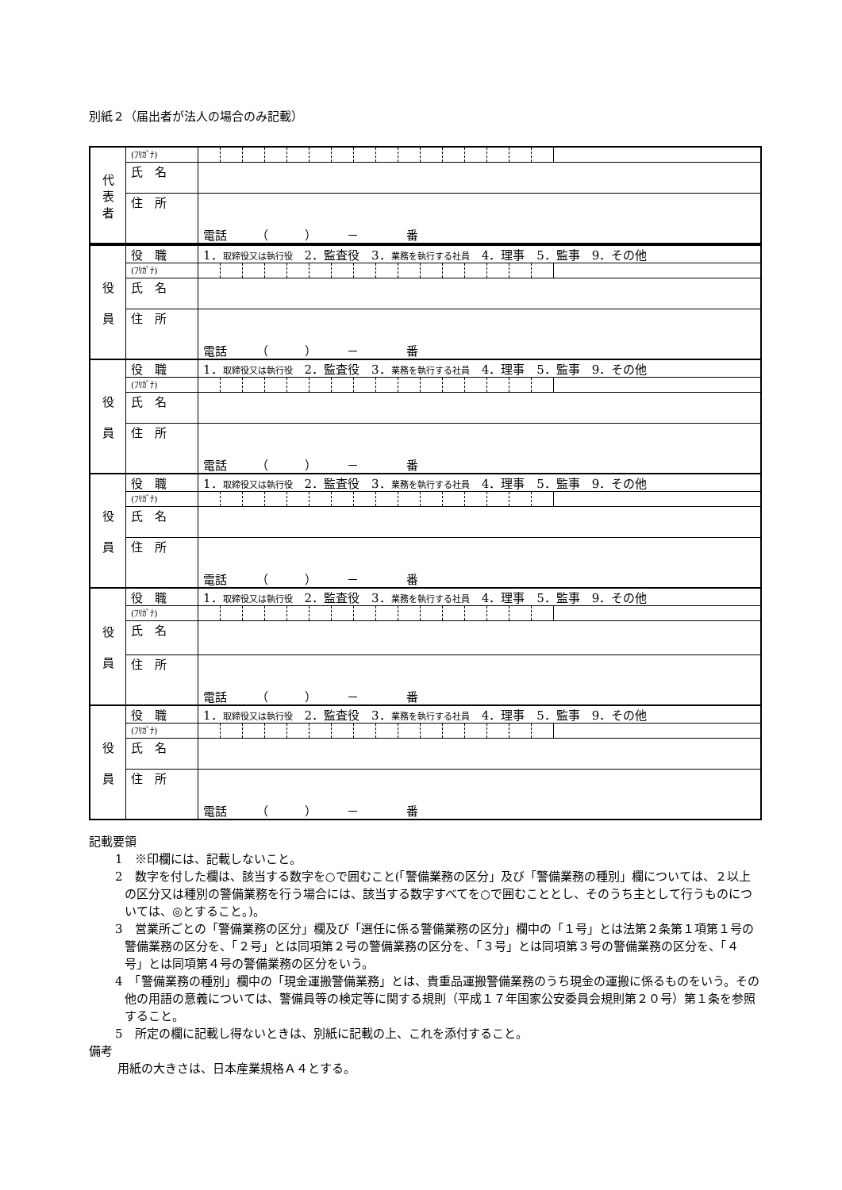別紙２（届出者が法人の場合のみ記載）
| 代 表 者 | (ﾌﾘｶﾞﾅ) | |
| | 氏 名 | |
| | 住 所 | 電話 （ ） － 番 |
| 役 員 | 役 職 | 1． 取締役又は執行役 2．監査役 3． 業務を執行する社員 4．理事 5．監事 9．その他 |
| | (ﾌﾘｶﾞﾅ) | |
| | 氏 名 | |
| | 住 所 | 電話 （ ） － 番 |
| 役 員 | 役 職 | 1． 取締役又は執行役 2．監査役 3． 業務を執行する社員 4．理事 5．監事 9．その他 |
| | (ﾌﾘｶﾞﾅ) | |
| | 氏 名 | |
| | 住 所 | 電話 （ ） － 番 |
| 役 員 | 役 職 | 1． 取締役又は執行役 2．監査役 3． 業務を執行する社員 4．理事 5．監事 9．その他 |
| | (ﾌﾘｶﾞﾅ) | |
| | 氏 名 | |
| | 住 所 | 電話 （ ） － 番 |
| 役 員 | 役 職 | 1． 取締役又は執行役 2．監査役 3． 業務を執行する社員 4．理事 5．監事 9．その他 |
| | (ﾌﾘｶﾞﾅ) | |
| | 氏 名 | |
| | 住 所 | 電話 （ ） － 番 |
| 役 員 | 役 職 | 1． 取締役又は執行役 2．監査役 3． 業務を執行する社員 4．理事 5．監事 9．その他 |
| | (ﾌﾘｶﾞﾅ) | |
| | 氏 名 | |
| | 住 所 | 電話 （ ） － 番 |
記載要領
1　※印欄には、記載しないこと。
2　数字を付した欄は、該当する数字を○で囲むこと(「警備業務の区分」及び「警備業務の種別」欄については、２以上の区分又は種別の警備業務を行う場合には、該当する数字すべてを○で囲むこととし、そのうち主として行うものについては、◎とすること。)。
3　営業所ごとの「警備業務の区分」欄及び「選任に係る警備業務の区分」欄中の「１号」とは法第２条第１項第１号の警備業務の区分を、「２号」とは同項第２号の警備業務の区分を、「３号」とは同項第３号の警備業務の区分を、「４号」とは同項第４号の警備業務の区分をいう。
4　「警備業務の種別」欄中の「現金運搬警備業務」とは、貴重品運搬警備業務のうち現金の運搬に係るものをいう。その他の用語の意義については、警備員等の検定等に関する規則（平成１７年国家公安委員会規則第２０号）第１条を参照すること。
5　所定の欄に記載し得ないときは、別紙に記載の上、これを添付すること。
備考
用紙の大きさは、日本産業規格Ａ４とする。